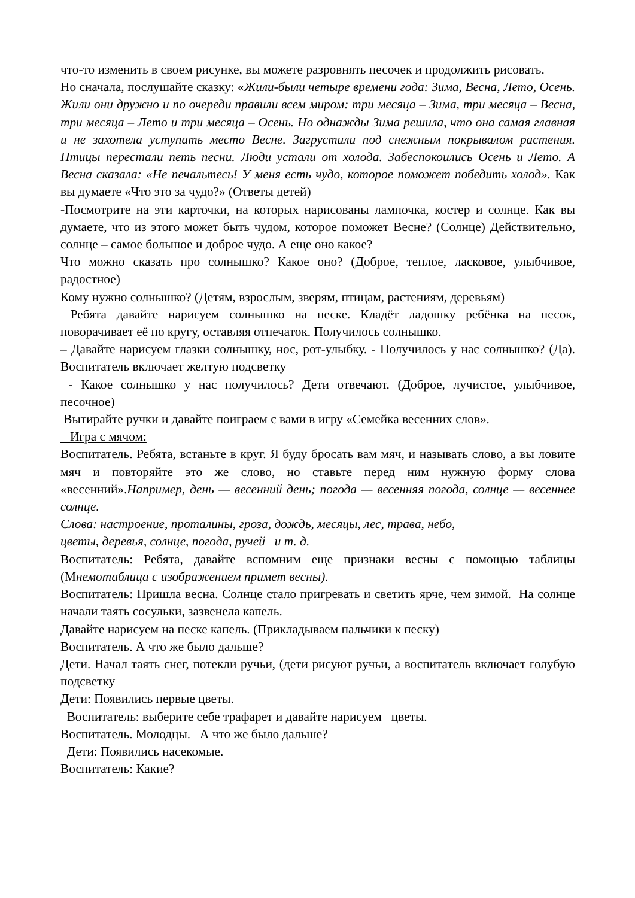что-то изменить в своем рисунке, вы можете разровнять песочек и продолжить рисовать.
Но сначала, послушайте сказку: «Жили-были четыре времени года: Зима, Весна, Лето, Осень. Жили они дружно и по очереди правили всем миром: три месяца – Зима, три месяца – Весна, три месяца – Лето и три месяца – Осень. Но однажды Зима решила, что она самая главная и не захотела уступать место Весне. Загрустили под снежным покрывалом растения. Птицы перестали петь песни. Люди устали от холода. Забеспокоились Осень и Лето. А Весна сказала: «Не печальтесь! У меня есть чудо, которое поможет победить холод». Как вы думаете «Что это за чудо?» (Ответы детей)
-Посмотрите на эти карточки, на которых нарисованы лампочка, костер и солнце. Как вы думаете, что из этого может быть чудом, которое поможет Весне? (Солнце) Действительно, солнце – самое большое и доброе чудо. А еще оно какое?
Что можно сказать про солнышко? Какое оно? (Доброе, теплое, ласковое, улыбчивое, радостное)
Кому нужно солнышко? (Детям, взрослым, зверям, птицам, растениям, деревьям)
Ребята давайте нарисуем солнышко на песке. Кладёт ладошку ребёнка на песок, поворачивает её по кругу, оставляя отпечаток. Получилось солнышко.
– Давайте нарисуем глазки солнышку, нос, рот-улыбку. - Получилось у нас солнышко? (Да). Воспитатель включает желтую подсветку
- Какое солнышко у нас получилось? Дети отвечают. (Доброе, лучистое, улыбчивое, песочное)
Вытирайте ручки и давайте поиграем с вами в игру «Семейка весенних слов».
Игра с мячом:
Воспитатель. Ребята, встаньте в круг. Я буду бросать вам мяч, и называть слово, а вы ловите мяч и повторяйте это же слово, но ставьте перед ним нужную форму слова «весенний».Например, день — весенний день; погода — весенняя погода, солнце — весеннее солнце.
Слова: настроение, проталины, гроза, дождь, месяцы, лес, трава, небо,
цветы, деревья, солнце, погода, ручей и т. д.
Воспитатель: Ребята, давайте вспомним еще признаки весны с помощью таблицы (Мнемотаблица с изображением примет весны).
Воспитатель: Пришла весна. Солнце стало пригревать и светить ярче, чем зимой. На солнце начали таять сосульки, зазвенела капель.
Давайте нарисуем на песке капель. (Прикладываем пальчики к песку)
Воспитатель. А что же было дальше?
Дети. Начал таять снег, потекли ручьи, (дети рисуют ручьи, а воспитатель включает голубую подсветку
Дети: Появились первые цветы.
Воспитатель: выберите себе трафарет и давайте нарисуем цветы.
Воспитатель. Молодцы. А что же было дальше?
Дети: Появились насекомые.
Воспитатель: Какие?